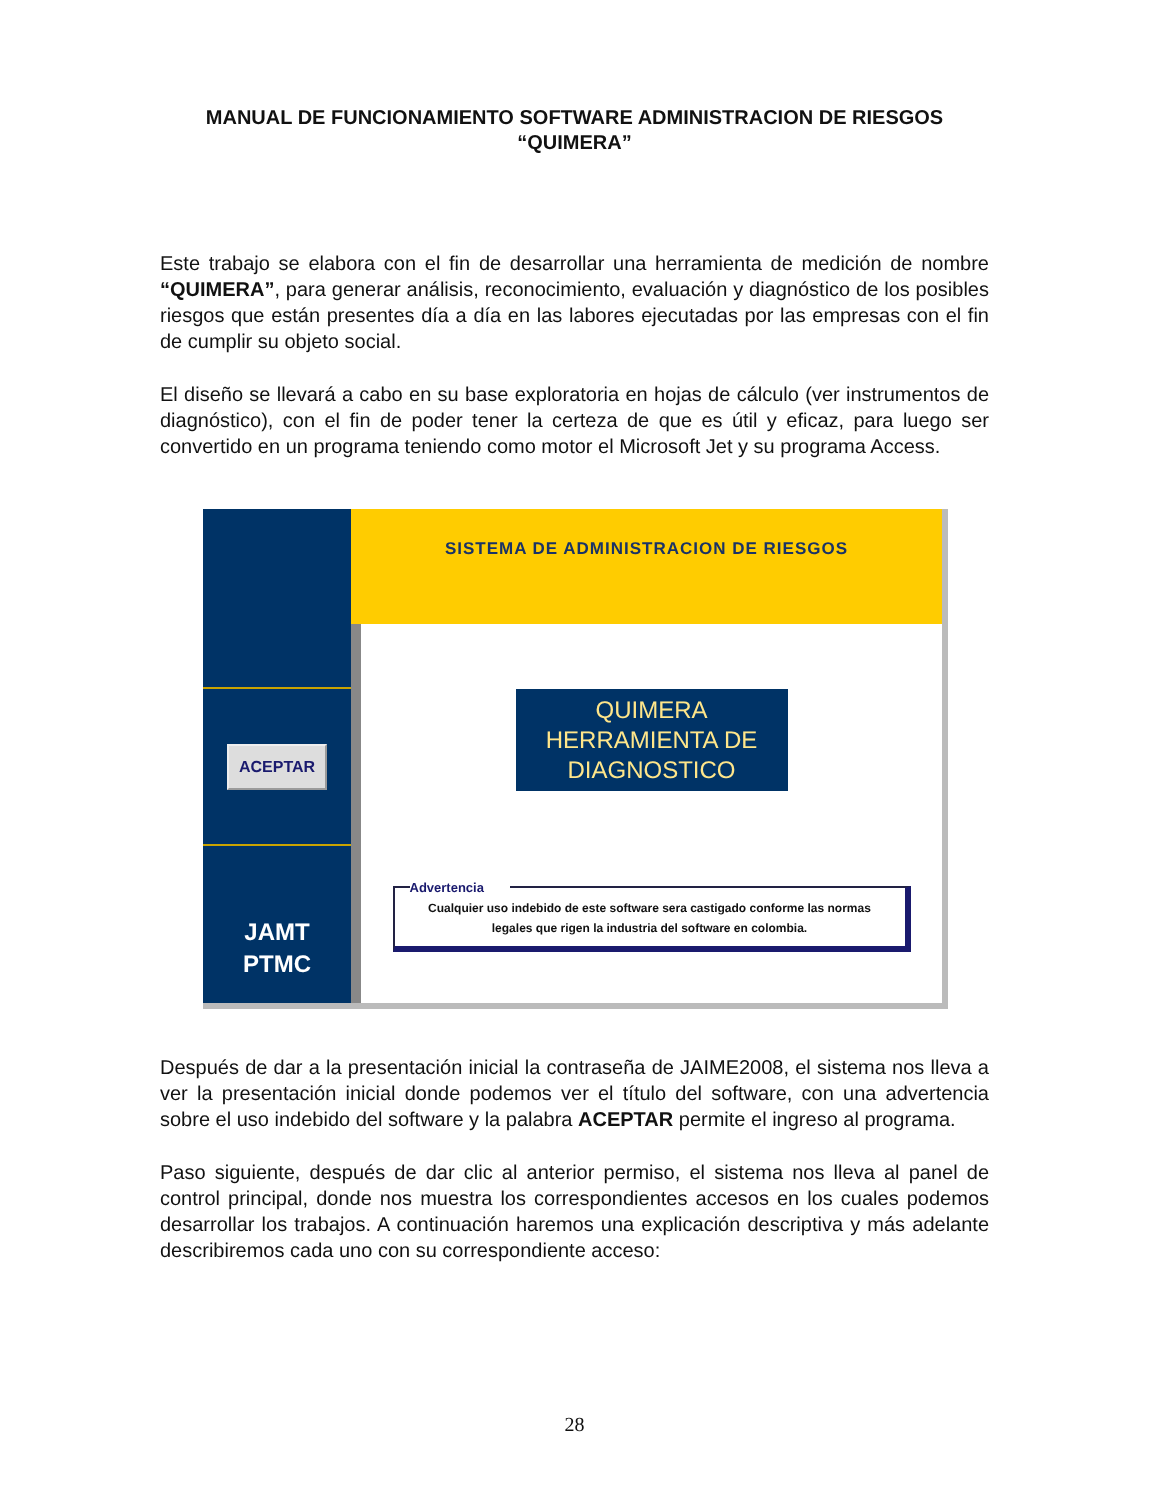MANUAL DE FUNCIONAMIENTO SOFTWARE ADMINISTRACION DE RIESGOS “QUIMERA”
Este trabajo se elabora con el fin de desarrollar una herramienta de medición de nombre “QUIMERA”, para generar análisis, reconocimiento, evaluación y diagnóstico de los posibles riesgos que están presentes día a día en las labores ejecutadas por las empresas con el fin de cumplir su objeto social.
El diseño se llevará a cabo en su base exploratoria en hojas de cálculo (ver instrumentos de diagnóstico), con el fin de poder tener la certeza de que es útil y eficaz, para luego ser convertido en un programa teniendo como motor el Microsoft Jet y su programa Access.
ACEPTAR
JAMT
PTMC
SISTEMA DE ADMINISTRACION DE RIESGOS
QUIMERA
HERRAMIENTA DE
DIAGNOSTICO
Advertencia
Cualquier uso indebido de este software sera castigado conforme las normas legales que rigen la industria del software en colombia.
Después de dar a la presentación inicial la contraseña de JAIME2008, el sistema nos lleva a ver la presentación inicial donde podemos ver el título del software, con una advertencia sobre el uso indebido del software y la palabra ACEPTAR permite el ingreso al programa.
Paso siguiente, después de dar clic al anterior permiso, el sistema nos lleva al panel de control principal, donde nos muestra los correspondientes accesos en los cuales podemos desarrollar los trabajos. A continuación haremos una explicación descriptiva y más adelante describiremos cada uno con su correspondiente acceso:
28